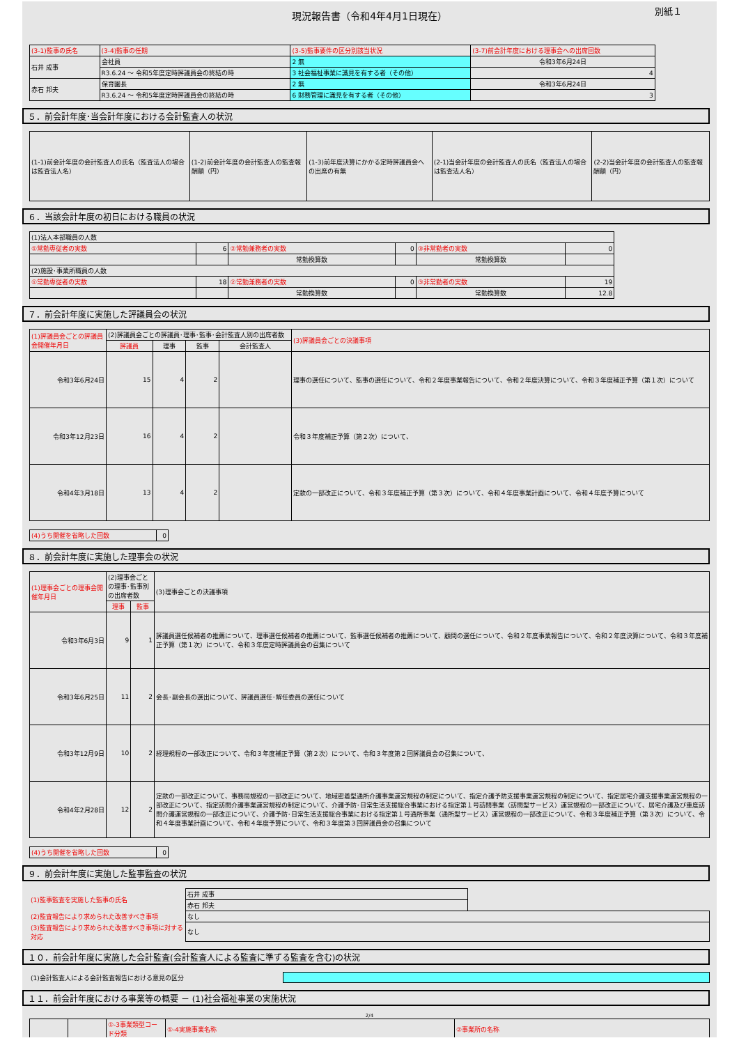現況報告書（令和4年4月1日現在）
別紙１
| (3-1)監事の氏名 | (3-4)監事の任期 | (3-5)監事要件の区分別該当状況 | (3-7)前会計年度における理事会への出席回数 |
| --- | --- | --- | --- |
| 石井 成事 | 会社員 | 2 無 | 令和3年6月24日 |
| | R3.6.24 ～ 令和5年度定時評議員会の終結の時 | 3 社会福祉事業に識見を有する者（その他） | 4 |
| 赤石 邦夫 | 保育園長 | 2 無 | 令和3年6月24日 |
| | R3.6.24 ～ 令和5年度定時評議員会の終結の時 | 6 財務管理に識見を有する者（その他） | 3 |
５．前会計年度･当会計年度における会計監査人の状況
| (1-1)前会計年度の会計監査人の氏名（監査法人の場合は監査法人名） | (1-2)前会計年度の会計監査人の監査報酬額（円） | (1-3)前年度決算にかかる定時評議員会への出席の有無 | (2-1)当会計年度の会計監査人の氏名（監査法人の場合は監査法人名） | (2-2)当会計年度の会計監査人の監査報酬額（円） |
| --- | --- | --- | --- | --- |
６．当該会計年度の初日における職員の状況
| (1)法人本部職員の人数 | | | | | |
| ①常勤専従者の実数 | 6 | ②常勤兼務者の実数 | 0 | ③非常勤者の実数 | 0 |
| | | 常勤換算数 | | 常勤換算数 | |
| (2)施設･事業所職員の人数 | | | | | |
| ①常勤専従者の実数 | 18 | ②常勤兼務者の実数 | 0 | ③非常勤者の実数 | 19 |
| | | 常勤換算数 | | 常勤換算数 | 12.8 |
７．前会計年度に実施した評議員会の状況
| (1)評議員会ごとの評議員会開催年月日 | (2)評議員会ごとの評議員･理事･監事･会計監査人別の出席者数 | | | | (3)評議員会ごとの決議事項 |
| --- | --- | --- | --- | --- | --- |
| | 評議員 | 理事 | 監事 | 会計監査人 | |
| 令和3年6月24日 | 15 | 4 | 2 | | 理事の選任について、監事の選任について、令和２年度事業報告について、令和２年度決算について、令和３年度補正予算（第１次）について |
| 令和3年12月23日 | 16 | 4 | 2 | | 令和３年度補正予算（第２次）について、 |
| 令和4年3月18日 | 13 | 4 | 2 | | 定款の一部改正について、令和３年度補正予算（第３次）について、令和４年度事業計画について、令和４年度予算について |
| (4)うち開催を省略した回数 | 0 |
８．前会計年度に実施した理事会の状況
| (1)理事会ごとの理事会開催年月日 | (2)理事会ごとの理事･監事別の出席者数 | | (3)理事会ごとの決議事項 |
| --- | --- | --- | --- |
| | 理事 | 監事 | |
| 令和3年6月3日 | 9 | 1 | 評議員選任候補者の推薦について、理事選任候補者の推薦について、監事選任候補者の推薦について、顧問の選任について、令和２年度事業報告について、令和２年度決算について、令和３年度補正予算（第１次）について、令和３年度定時評議員会の召集について |
| 令和3年6月25日 | 11 | 2 | 会長･副会長の選出について、評議員選任･解任委員の選任について |
| 令和3年12月9日 | 10 | 2 | 経理規程の一部改正について、令和３年度補正予算（第２次）について、令和３年度第２回評議員会の召集について、 |
| 令和4年2月28日 | 12 | 2 | 定款の一部改正について、事務局規程の一部改正について、地域密着型通所介護事業運営規程の制定について、指定介護予防支援事業運営規程の制定について、指定居宅介護支援事業運営規程の一部改正について、指定訪問介護事業運営規程の制定について、介護予防･日常生活支援総合事業における指定第１号訪問事業（訪問型サービス）運営規程の一部改正について、居宅介護及び重度訪問介護運営規程の一部改正について、介護予防･日常生活支援総合事業における指定第１号通所事業（通所型サービス）運営規程の一部改正について、令和３年度補正予算（第３次）について、令和４年度事業計画について、令和４年度予算について、令和３年度第３回評議員会の召集について |
| (4)うち開催を省略した回数 | 0 |
９．前会計年度に実施した監事監査の状況
| (1)監事監査を実施した監事の氏名 | 石井 成事 | |
| | 赤石 邦夫 | |
| (2)監査報告により求められた改善すべき事項 | なし | |
| (3)監査報告により求められた改善すべき事項に対する対応 | なし | |
１０．前会計年度に実施した会計監査(会計監査人による監査に準ずる監査を含む)の状況
| (1)会計監査人による会計監査報告における意見の区分 | |
１１．前会計年度における事業等の概要 － (1)社会福祉事業の実施状況
2/4
| | | ①-3事業類型コード分類 | ①-4実施事業名称 | ②事業所の名称 |